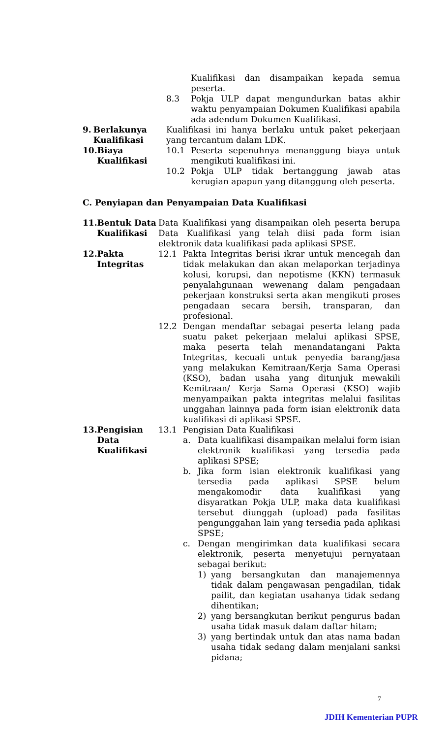Kualifikasi dan disampaikan kepada semua peserta.
8.3 Pokja ULP dapat mengundurkan batas akhir waktu penyampaian Dokumen Kualifikasi apabila ada adendum Dokumen Kualifikasi.
9. Berlakunya Kualifikasi
Kualifikasi ini hanya berlaku untuk paket pekerjaan yang tercantum dalam LDK.
10. Biaya Kualifikasi
10.1 Peserta sepenuhnya menanggung biaya untuk mengikuti kualifikasi ini.
10.2 Pokja ULP tidak bertanggung jawab atas kerugian apapun yang ditanggung oleh peserta.
C. Penyiapan dan Penyampaian Data Kualifikasi
11. Bentuk Data Kualifikasi
Data Kualifikasi yang disampaikan oleh peserta berupa Data Kualifikasi yang telah diisi pada form isian elektronik data kualifikasi pada aplikasi SPSE.
12. Pakta Integritas
12.1 Pakta Integritas berisi ikrar untuk mencegah dan tidak melakukan dan akan melaporkan terjadinya kolusi, korupsi, dan nepotisme (KKN) termasuk penyalahgunaan wewenang dalam pengadaan pekerjaan konstruksi serta akan mengikuti proses pengadaan secara bersih, transparan, dan profesional.
12.2 Dengan mendaftar sebagai peserta lelang pada suatu paket pekerjaan melalui aplikasi SPSE, maka peserta telah menandatangani Pakta Integritas, kecuali untuk penyedia barang/jasa yang melakukan Kemitraan/Kerja Sama Operasi (KSO), badan usaha yang ditunjuk mewakili Kemitraan/ Kerja Sama Operasi (KSO) wajib menyampaikan pakta integritas melalui fasilitas unggahan lainnya pada form isian elektronik data kualifikasi di aplikasi SPSE.
13. Pengisian Data Kualifikasi
13.1 Pengisian Data Kualifikasi
a. Data kualifikasi disampaikan melalui form isian elektronik kualifikasi yang tersedia pada aplikasi SPSE;
b. Jika form isian elektronik kualifikasi yang tersedia pada aplikasi SPSE belum mengakomodir data kualifikasi yang disyaratkan Pokja ULP, maka data kualifikasi tersebut diunggah (upload) pada fasilitas pengunggahan lain yang tersedia pada aplikasi SPSE;
c. Dengan mengirimkan data kualifikasi secara elektronik, peserta menyetujui pernyataan sebagai berikut:
1) yang bersangkutan dan manajemennya tidak dalam pengawasan pengadilan, tidak pailit, dan kegiatan usahanya tidak sedang dihentikan;
2) yang bersangkutan berikut pengurus badan usaha tidak masuk dalam daftar hitam;
3) yang bertindak untuk dan atas nama badan usaha tidak sedang dalam menjalani sanksi pidana;
7
JDIH Kementerian PUPR